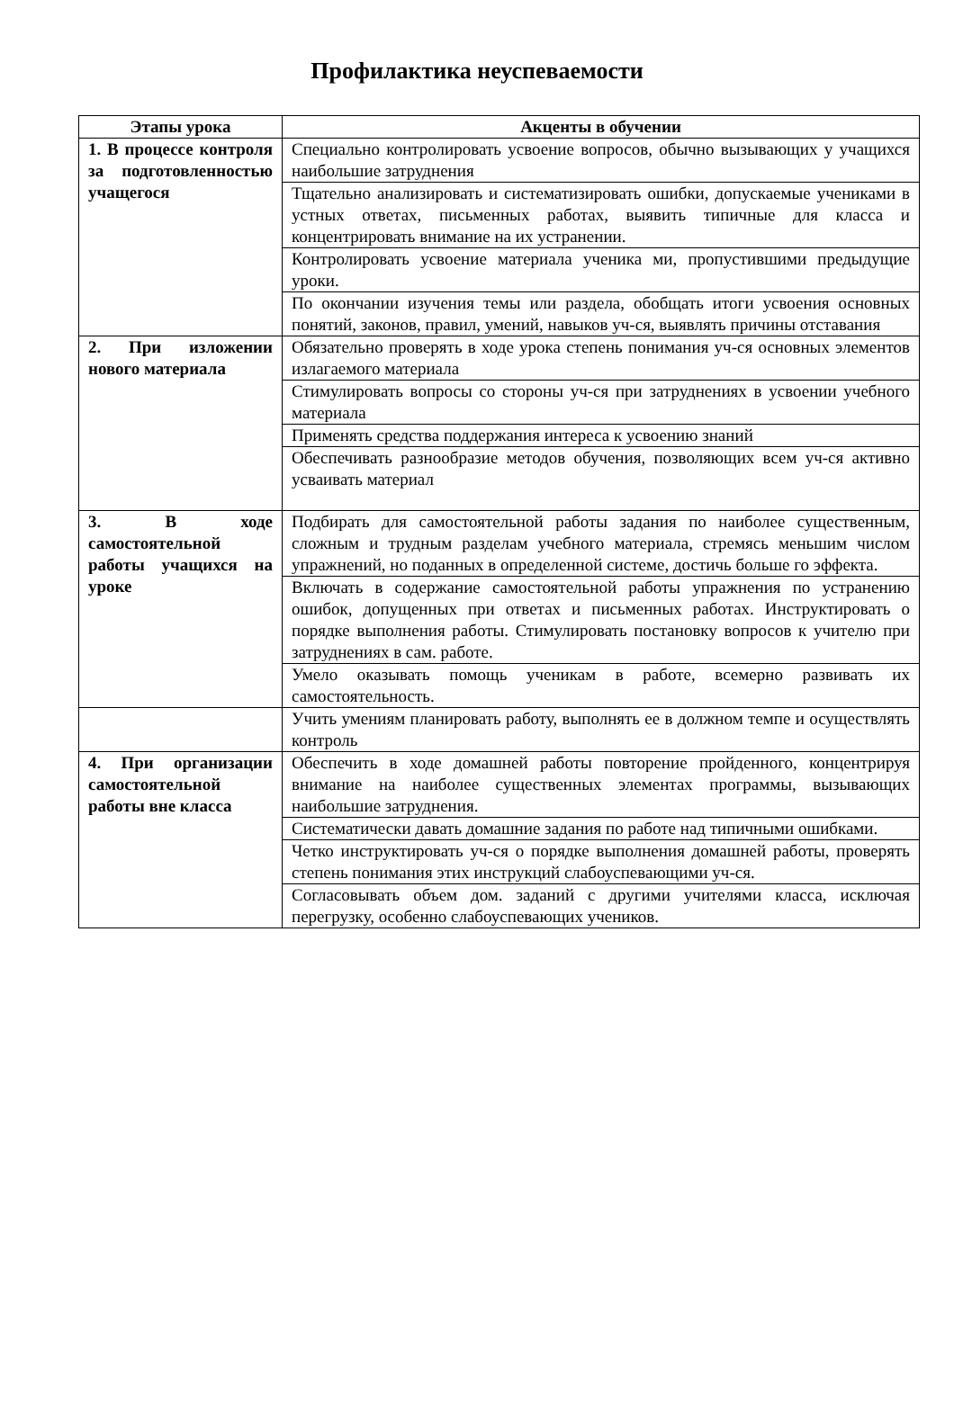Профилактика неуспеваемости
| Этапы урока | Акценты в обучении |
| --- | --- |
| 1. В процессе контроля за подготовленностью учащегося | Специально контролировать усвоение вопросов, обычно вызывающих у учащихся наибольшие затруднения |
| | Тщательно анализировать и систематизировать ошибки, допускаемые учениками в устных ответах, письменных работах, выявить типичные для класса и концентрировать внимание на их устранении. |
| | Контролировать усвоение материала ученика ми, пропустившими предыдущие уроки. |
| | По окончании изучения темы или раздела, обобщать итоги усвоения основных понятий, законов, правил, умений, навыков уч-ся, выявлять причины отставания |
| 2. При изложении нового материала | Обязательно проверять в ходе урока степень понимания уч-ся основных элементов излагаемого материала |
| | Стимулировать вопросы со стороны уч-ся при затруднениях в усвоении учебного материала |
| | Применять средства поддержания интереса к усвоению знаний |
| | Обеспечивать разнообразие методов обучения, позволяющих всем уч-ся активно усваивать материал |
| 3. В ходе самостоятельной работы учащихся на уроке | Подбирать для самостоятельной работы задания по наиболее существенным, сложным и трудным разделам учебного материала, стремясь меньшим числом упражнений, но поданных в определенной системе, достичь больше го эффекта. |
| | Включать в содержание самостоятельной работы упражнения по устранению ошибок, допущенных при ответах и письменных работах. Инструктировать о порядке выполнения работы. Стимулировать постановку вопросов к учителю при затруднениях в сам. работе. |
| | Умело оказывать помощь ученикам в работе, всемерно развивать их самостоятельность. |
| | Учить умениям планировать работу, выполнять ее в должном темпе и осуществлять контроль |
| 4. При организации самостоятельной работы вне класса | Обеспечить в ходе домашней работы повторение пройденного, концентрируя внимание на наиболее существенных элементах программы, вызывающих наибольшие затруднения. |
| | Систематически давать домашние задания по работе над типичными ошибками. |
| | Четко инструктировать уч-ся о порядке выполнения домашней работы, проверять степень понимания этих инструкций слабоуспевающими уч-ся. |
| | Согласовывать объем дом. заданий с другими учителями класса, исключая перегрузку, особенно слабоуспевающих учеников. |